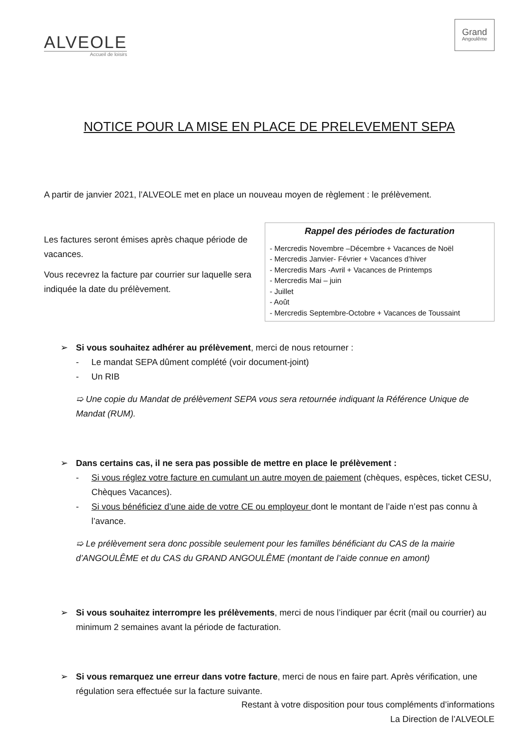ALVEOLE
Accueil de loisirs
Grand
Angoulême
NOTICE POUR LA MISE EN PLACE DE PRELEVEMENT SEPA
A partir de janvier 2021, l’ALVEOLE met en place un nouveau moyen de règlement : le prélèvement.
Les factures seront émises après chaque période de vacances.
Vous recevrez la facture par courrier sur laquelle sera indiquée la date du prélèvement.
Rappel des périodes de facturation
- Mercredis Novembre –Décembre + Vacances de Noël
- Mercredis Janvier- Février + Vacances d’hiver
- Mercredis Mars -Avril + Vacances de Printemps
- Mercredis Mai – juin
- Juillet
- Août
- Mercredis Septembre-Octobre + Vacances de Toussaint
➢ Si vous souhaitez adhérer au prélèvement, merci de nous retourner :
- Le mandat SEPA dûment complété (voir document-joint)
- Un RIB
➯ Une copie du Mandat de prélèvement SEPA vous sera retournée indiquant la Référence Unique de Mandat (RUM).
➢ Dans certains cas, il ne sera pas possible de mettre en place le prélèvement :
- Si vous réglez votre facture en cumulant un autre moyen de paiement (chèques, espèces, ticket CESU, Chèques Vacances).
- Si vous bénéficiez d’une aide de votre CE ou employeur dont le montant de l’aide n’est pas connu à l’avance.
➯ Le prélèvement sera donc possible seulement pour les familles bénéficiant du CAS de la mairie d’ANGOULÊME et du CAS du GRAND ANGOULÊME (montant de l’aide connue en amont)
➢ Si vous souhaitez interrompre les prélèvements, merci de nous l’indiquer par écrit (mail ou courrier) au minimum 2 semaines avant la période de facturation.
➢ Si vous remarquez une erreur dans votre facture, merci de nous en faire part. Après vérification, une régulation sera effectuée sur la facture suivante.
Restant à votre disposition pour tous compléments d’informations
La Direction de l’ALVEOLE